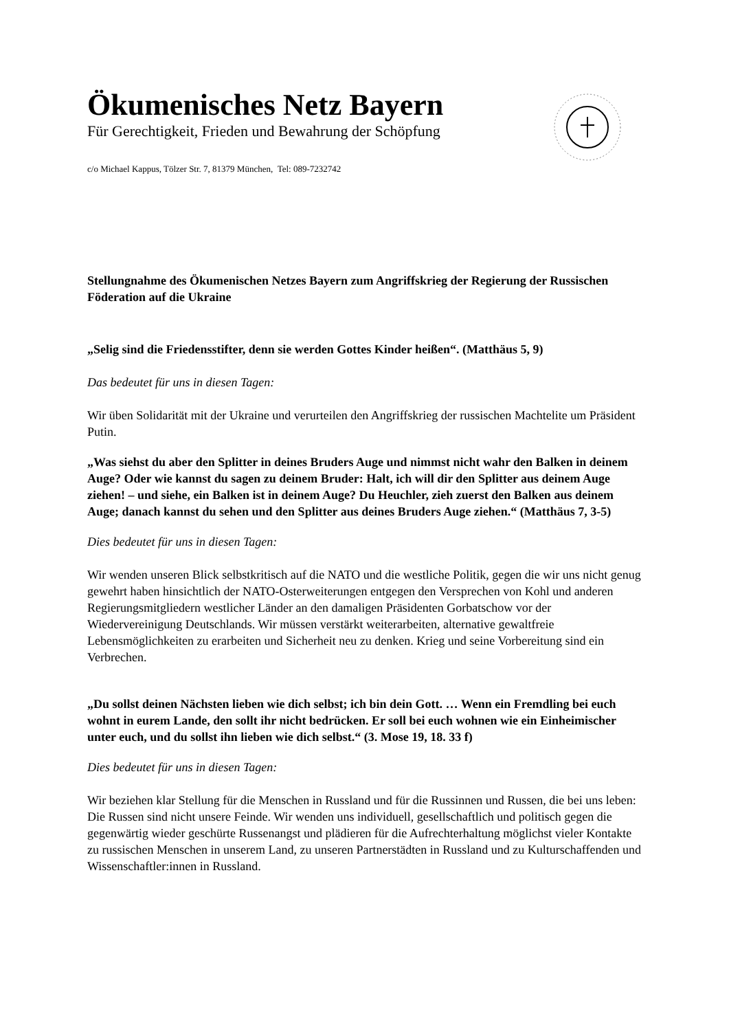Ökumenisches Netz Bayern
Für Gerechtigkeit, Frieden und Bewahrung der Schöpfung
c/o Michael Kappus, Tölzer Str. 7, 81379 München, Tel: 089-7232742
Stellungnahme des Ökumenischen Netzes Bayern zum Angriffskrieg der Regierung der Russischen Föderation auf die Ukraine
„Selig sind die Friedensstifter, denn sie werden Gottes Kinder heißen“. (Matthäus 5, 9)
Das bedeutet für uns in diesen Tagen:
Wir üben Solidarität mit der Ukraine und verurteilen den Angriffskrieg der russischen Machtelite um Präsident Putin.
„Was siehst du aber den Splitter in deines Bruders Auge und nimmst nicht wahr den Balken in deinem Auge? Oder wie kannst du sagen zu deinem Bruder: Halt, ich will dir den Splitter aus deinem Auge ziehen! – und siehe, ein Balken ist in deinem Auge? Du Heuchler, zieh zuerst den Balken aus deinem Auge; danach kannst du sehen und den Splitter aus deines Bruders Auge ziehen.“ (Matthäus 7, 3-5)
Dies bedeutet für uns in diesen Tagen:
Wir wenden unseren Blick selbstkritisch auf die NATO und die westliche Politik, gegen die wir uns nicht genug gewehrt haben hinsichtlich der NATO-Osterweiterungen entgegen den Versprechen von Kohl und anderen Regierungsmitgliedern westlicher Länder an den damaligen Präsidenten Gorbatschow vor der Wiedervereinigung Deutschlands. Wir müssen verstärkt weiterarbeiten, alternative gewaltfreie Lebensmöglichkeiten zu erarbeiten und Sicherheit neu zu denken. Krieg und seine Vorbereitung sind ein Verbrechen.
„Du sollst deinen Nächsten lieben wie dich selbst; ich bin dein Gott. … Wenn ein Fremdling bei euch wohnt in eurem Lande, den sollt ihr nicht bedrücken. Er soll bei euch wohnen wie ein Einheimischer unter euch, und du sollst ihn lieben wie dich selbst.“ (3. Mose 19, 18. 33 f)
Dies bedeutet für uns in diesen Tagen:
Wir beziehen klar Stellung für die Menschen in Russland und für die Russinnen und Russen, die bei uns leben: Die Russen sind nicht unsere Feinde. Wir wenden uns individuell, gesellschaftlich und politisch gegen die gegenwärtig wieder geschürte Russenangst und plädieren für die Aufrechterhaltung möglichst vieler Kontakte zu russischen Menschen in unserem Land, zu unseren Partnerstädten in Russland und zu Kulturschaffenden und Wissenschaftler:innen in Russland.